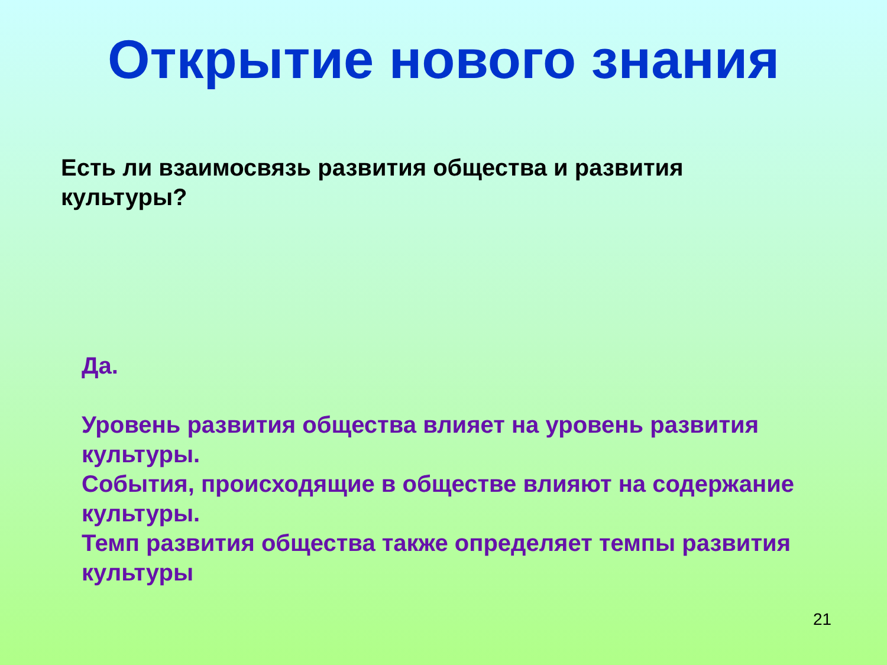Открытие нового знания
Есть ли взаимосвязь развития общества и развития культуры?
Да.
Уровень развития общества влияет на уровень развития культуры.
События, происходящие в обществе влияют на содержание культуры.
Темп развития общества также определяет темпы развития культуры
21